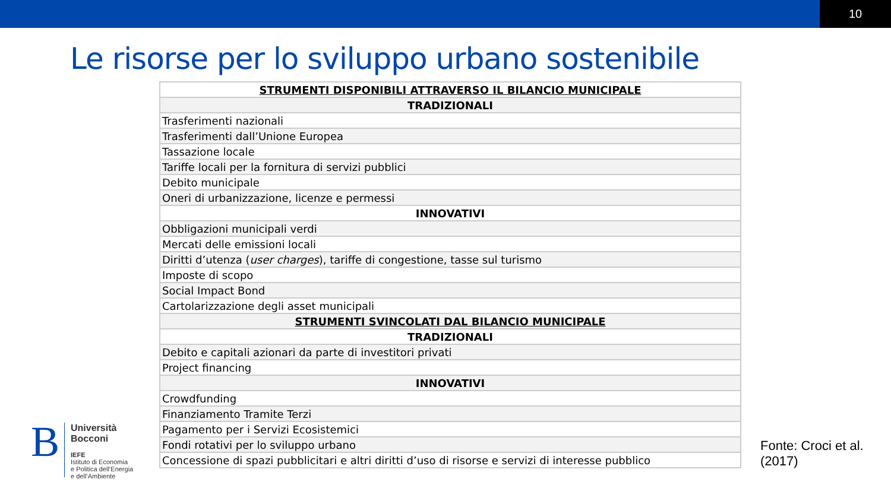10
Le risorse per lo sviluppo urbano sostenibile
| STRUMENTI DISPONIBILI ATTRAVERSO IL BILANCIO MUNICIPALE |
| --- |
| TRADIZIONALI |
| Trasferimenti nazionali |
| Trasferimenti dall’Unione Europea |
| Tassazione locale |
| Tariffe locali per la fornitura di servizi pubblici |
| Debito municipale |
| Oneri di urbanizzazione, licenze e permessi |
| INNOVATIVI |
| Obbligazioni municipali verdi |
| Mercati delle emissioni locali |
| Diritti d’utenza ( user charges ), tariffe di congestione, tasse sul turismo |
| Imposte di scopo |
| Social Impact Bond |
| Cartolarizzazione degli asset municipali |
| STRUMENTI SVINCOLATI DAL BILANCIO MUNICIPALE |
| TRADIZIONALI |
| Debito e capitali azionari da parte di investitori privati |
| Project financing |
| INNOVATIVI |
| Crowdfunding |
| Finanziamento Tramite Terzi |
| Pagamento per i Servizi Ecosistemici |
| Fondi rotativi per lo sviluppo urbano |
| Concessione di spazi pubblicitari e altri diritti d’uso di risorse e servizi di interesse pubblico |
B
Università
Bocconi
IEFE
Istituto di Economia
e Politica dell’Energia
e dell’Ambiente
Fonte: Croci et al.
(2017)